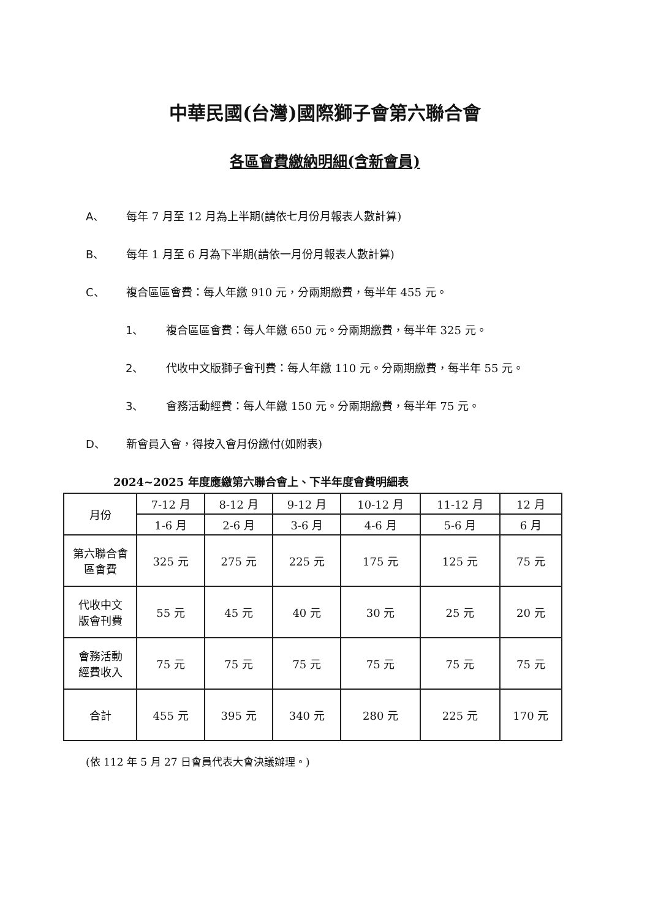中華民國(台灣)國際獅子會第六聯合會
各區會費繳納明細(含新會員)
A、 每年 7 月至 12 月為上半期(請依七月份月報表人數計算)
B、 每年 1 月至 6 月為下半期(請依一月份月報表人數計算)
C、 複合區區會費：每人年繳 910 元，分兩期繳費，每半年 455 元。
1、 複合區區會費：每人年繳 650 元。分兩期繳費，每半年 325 元。
2、 代收中文版獅子會刊費：每人年繳 110 元。分兩期繳費，每半年 55 元。
3、 會務活動經費：每人年繳 150 元。分兩期繳費，每半年 75 元。
D、 新會員入會，得按入會月份繳付(如附表)
2024~2025 年度應繳第六聯合會上、下半年度會費明細表
| 月份 | 7-12 月 | 8-12 月 | 9-12 月 | 10-12 月 | 11-12 月 | 12 月 |
| | 1-6 月 | 2-6 月 | 3-6 月 | 4-6 月 | 5-6 月 | 6 月 |
| 第六聯合會 區會費 | 325 元 | 275 元 | 225 元 | 175 元 | 125 元 | 75 元 |
| 代收中文 版會刊費 | 55 元 | 45 元 | 40 元 | 30 元 | 25 元 | 20 元 |
| 會務活動 經費收入 | 75 元 | 75 元 | 75 元 | 75 元 | 75 元 | 75 元 |
| 合計 | 455 元 | 395 元 | 340 元 | 280 元 | 225 元 | 170 元 |
(依 112 年 5 月 27 日會員代表大會決議辦理。)